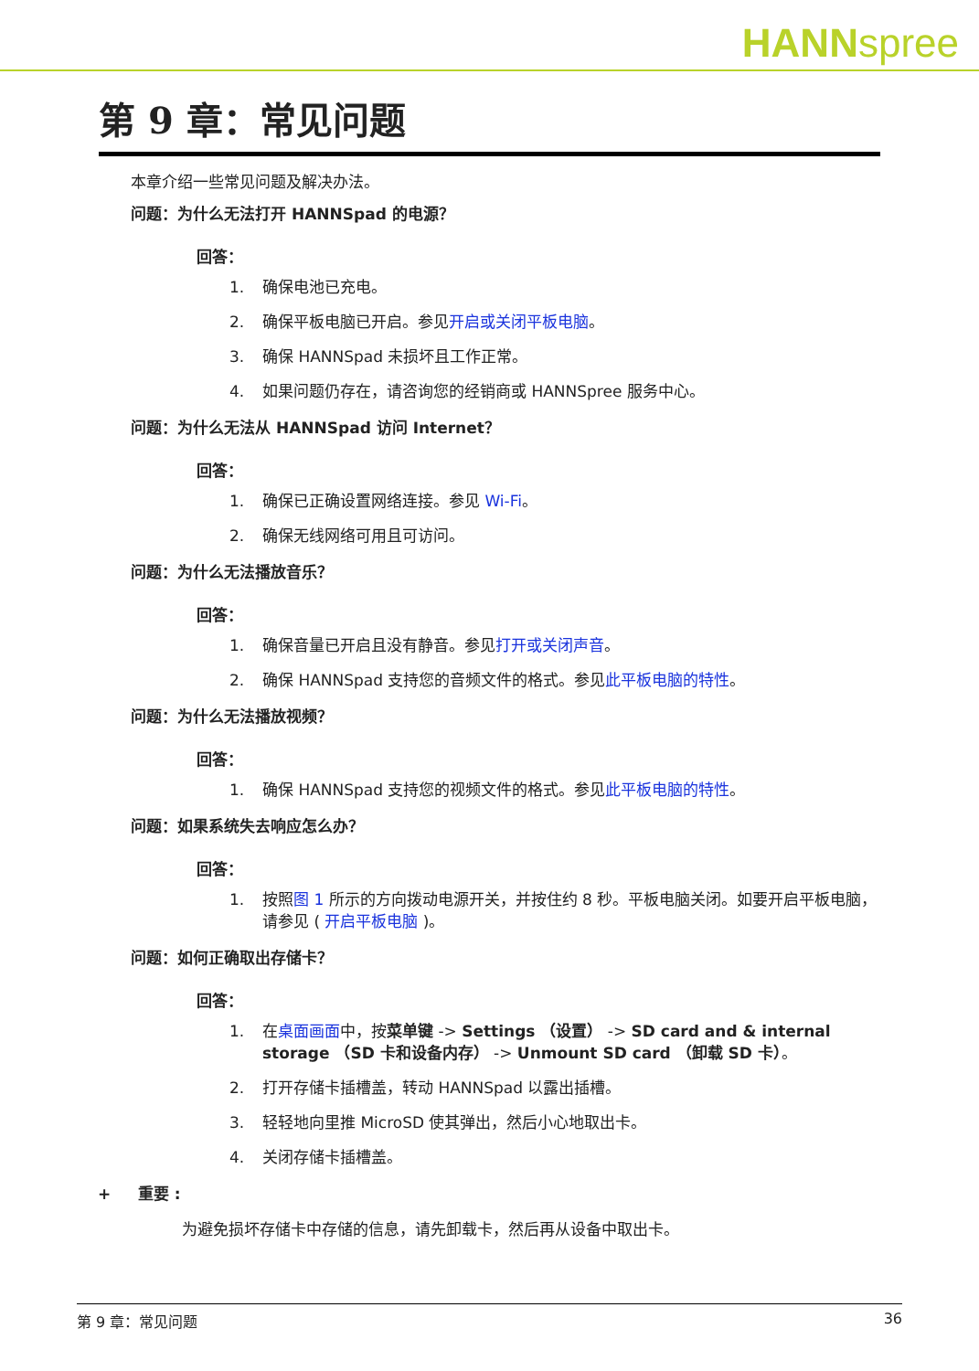HANNspree
第 9 章：常见问题
本章介绍一些常见问题及解决办法。
问题：为什么无法打开 HANNSpad 的电源？
回答：
1. 确保电池已充电。
2. 确保平板电脑已开启。参见开启或关闭平板电脑。
3. 确保 HANNSpad 未损坏且工作正常。
4. 如果问题仍存在，请咨询您的经销商或 HANNSpree 服务中心。
问题：为什么无法从 HANNSpad 访问 Internet？
回答：
1. 确保已正确设置网络连接。参见 Wi-Fi。
2. 确保无线网络可用且可访问。
问题：为什么无法播放音乐？
回答：
1. 确保音量已开启且没有静音。参见打开或关闭声音。
2. 确保 HANNSpad 支持您的音频文件的格式。参见此平板电脑的特性。
问题：为什么无法播放视频？
回答：
1. 确保 HANNSpad 支持您的视频文件的格式。参见此平板电脑的特性。
问题：如果系统失去响应怎么办？
回答：
1. 按照图 1 所示的方向拨动电源开关，并按住约 8 秒。平板电脑关闭。如要开启平板电脑，请参见 ( 开启平板电脑 )。
问题：如何正确取出存储卡？
回答：
1. 在桌面画面中，按菜单键 -> Settings （设置） -> SD card and & internal storage （SD 卡和设备内存） -> Unmount SD card （卸载 SD 卡）。
2. 打开存储卡插槽盖，转动 HANNSpad 以露出插槽。
3. 轻轻地向里推 MicroSD 使其弹出，然后小心地取出卡。
4. 关闭存储卡插槽盖。
+ 重要 :
为避免损坏存储卡中存储的信息，请先卸载卡，然后再从设备中取出卡。
第 9 章：常见问题 36